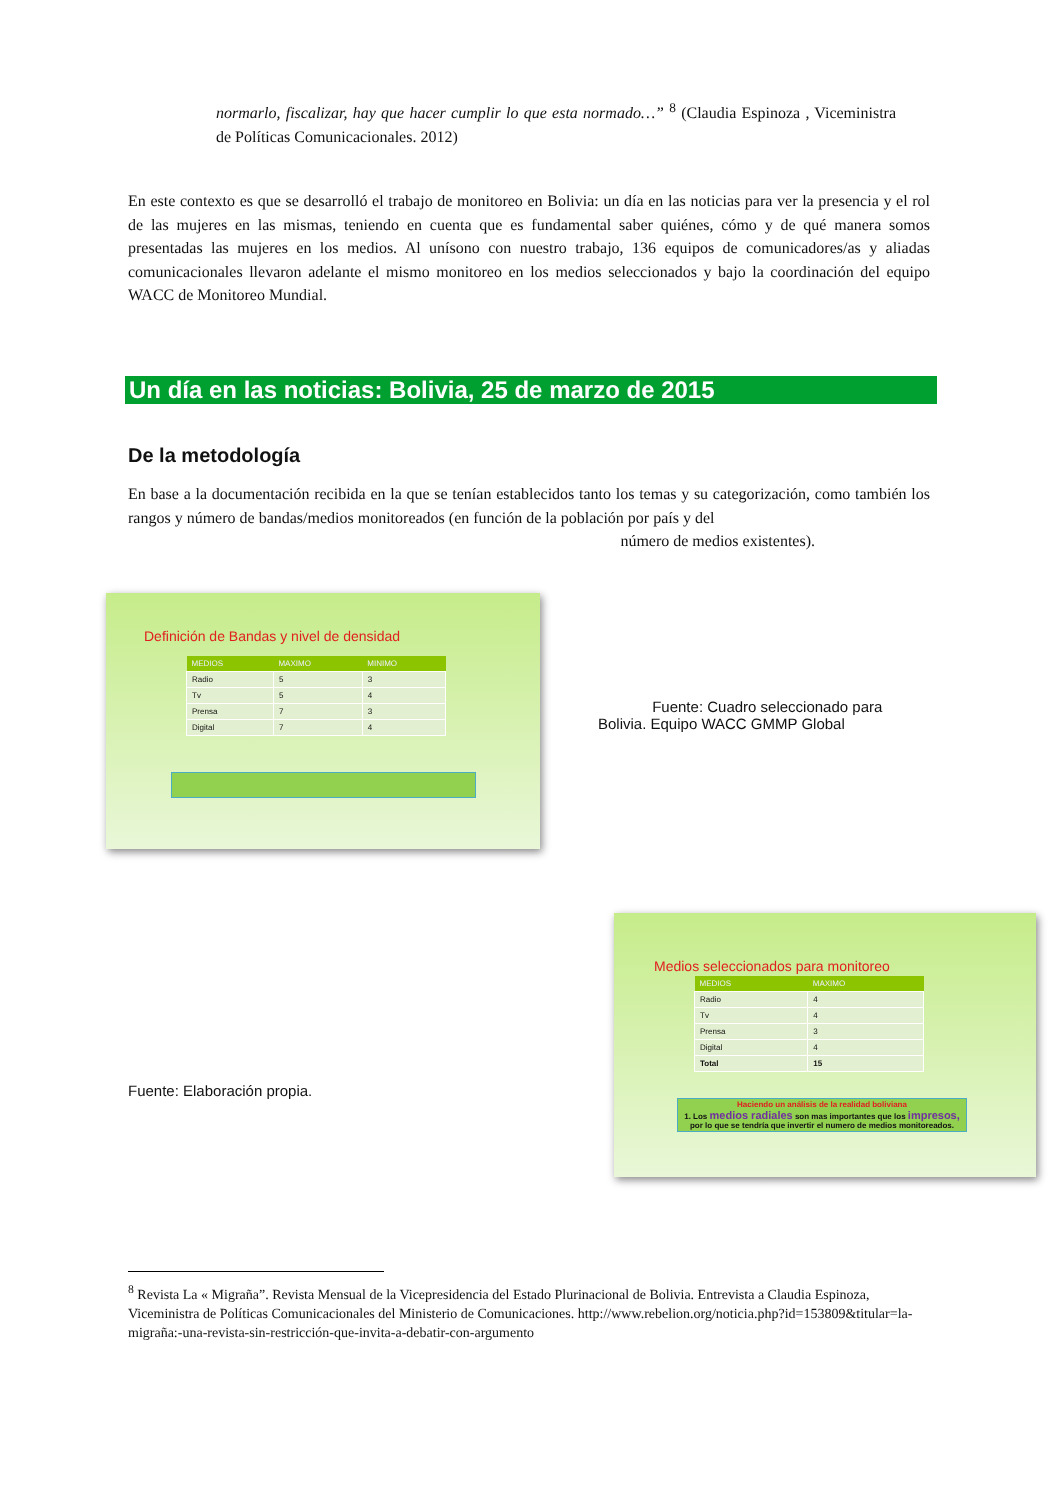normarlo, fiscalizar, hay que hacer cumplir lo que esta normado…” <sup>8</sup> (Claudia Espinoza , Viceministra de Políticas Comunicacionales. 2012)
En este contexto es que se desarrolló el trabajo de monitoreo en Bolivia: un día en las noticias para ver la presencia y el rol de las mujeres en las mismas, teniendo en cuenta que es fundamental saber quiénes, cómo y de qué manera somos presentadas las mujeres en los medios. Al unísono con nuestro trabajo, 136 equipos de comunicadores/as y aliadas comunicacionales llevaron adelante el mismo monitoreo en los medios seleccionados y bajo la coordinación del equipo WACC de Monitoreo Mundial.
Un día en las noticias: Bolivia, 25 de marzo de 2015
De la metodología
En base a la documentación recibida en la que se tenían establecidos tanto los temas y su categorización, como también los rangos y número de bandas/medios monitoreados (en función de la población por país y del
número de medios existentes).
Definición de Bandas y nivel de densidad
| MEDIOS | MAXIMO | MINIMO |
| --- | --- | --- |
| Radio | 5 | 3 |
| Tv | 5 | 4 |
| Prensa | 7 | 3 |
| Digital | 7 | 4 |
Fuente: Cuadro seleccionado para Bolivia. Equipo WACC GMMP Global
Medios seleccionados para monitoreo
| MEDIOS | MAXIMO |
| --- | --- |
| Radio | 4 |
| Tv | 4 |
| Prensa | 3 |
| Digital | 4 |
| Total | 15 |
Haciendo un análisis de la realidad boliviana
1. Los medios radiales son mas importantes que los impresos, por lo que se tendría que invertir el numero de medios monitoreados.
Fuente: Elaboración propia.
<sup>8</sup> Revista La « Migraña”. Revista Mensual de la Vicepresidencia del Estado Plurinacional de Bolivia. Entrevista a Claudia Espinoza, Viceministra de Políticas Comunicacionales del Ministerio de Comunicaciones. http://www.rebelion.org/noticia.php?id=153809&titular=la-migraña:-una-revista-sin-restricción-que-invita-a-debatir-con-argumento